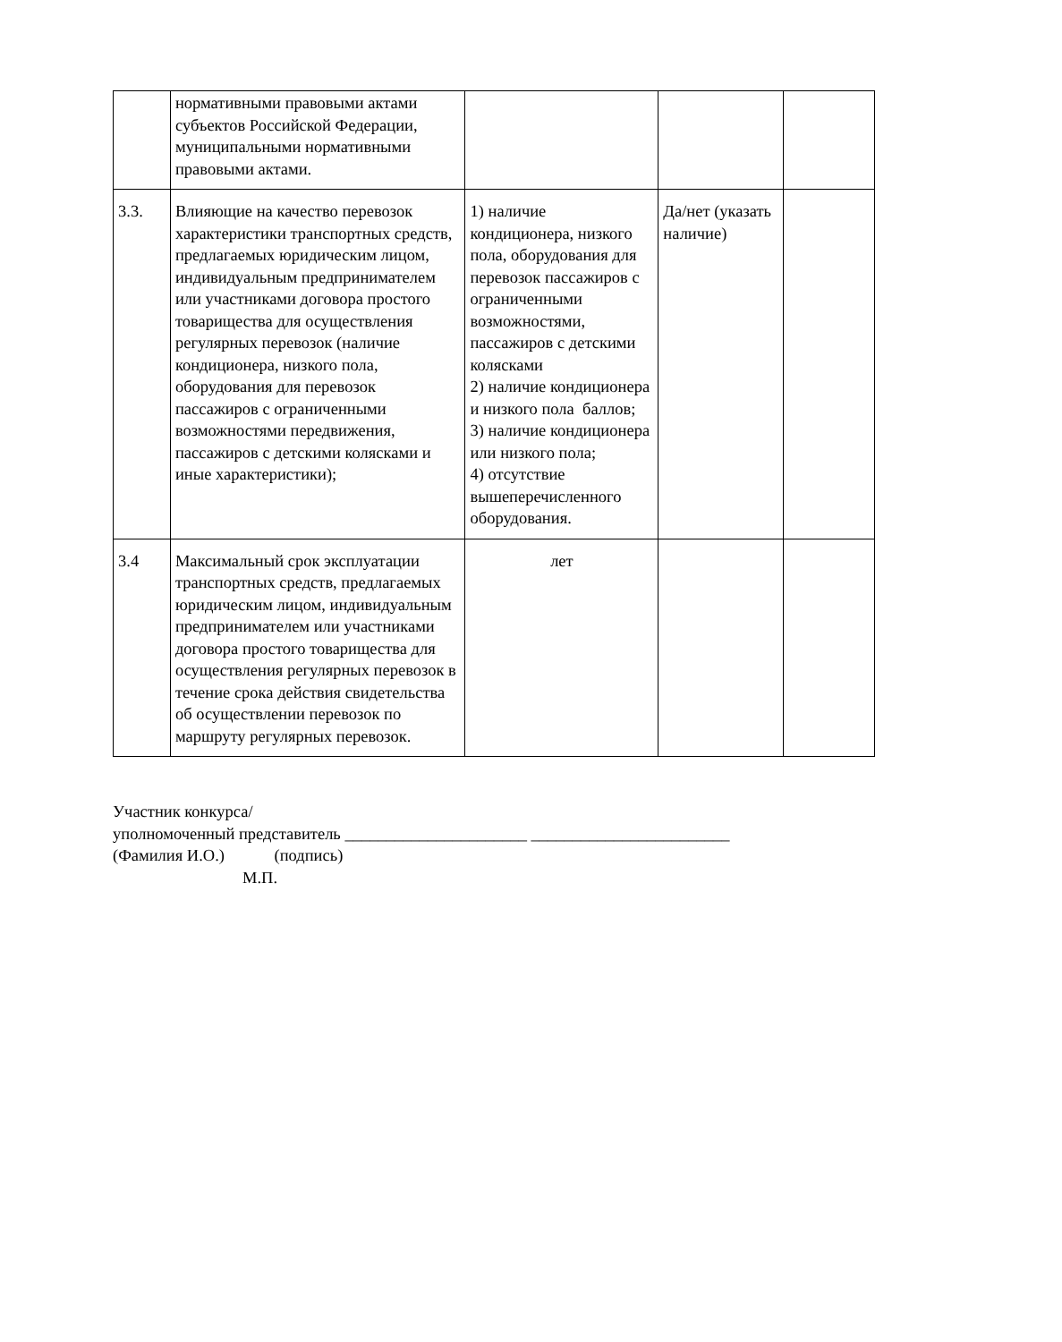| | нормативными правовыми актами субъектов Российской Федерации, муниципальными нормативными правовыми актами. | | | |
| 3.3. | Влияющие на качество перевозок характеристики транспортных средств, предлагаемых юридическим лицом, индивидуальным предпринимателем или участниками договора простого товарищества для осуществления регулярных перевозок (наличие кондиционера, низкого пола, оборудования для перевозок пассажиров с ограниченными возможностями передвижения, пассажиров с детскими колясками и иные характеристики); | 1) наличие кондиционера, низкого пола, оборудования для перевозок пассажиров с ограниченными возможностями, пассажиров с детскими колясками 2) наличие кондиционера и низкого пола баллов; 3) наличие кондиционера или низкого пола; 4) отсутствие вышеперечисленного оборудования. | Да/нет (указать наличие) | |
| 3.4 | Максимальный срок эксплуатации транспортных средств, предлагаемых юридическим лицом, индивидуальным предпринимателем или участниками договора простого товарищества для осуществления регулярных перевозок в течение срока действия свидетельства об осуществлении перевозок по маршруту регулярных перевозок. | лет | | |
Участник конкурса/
уполномоченный представитель ______________________ ________________________
(Фамилия И.О.) (подпись)
М.П.